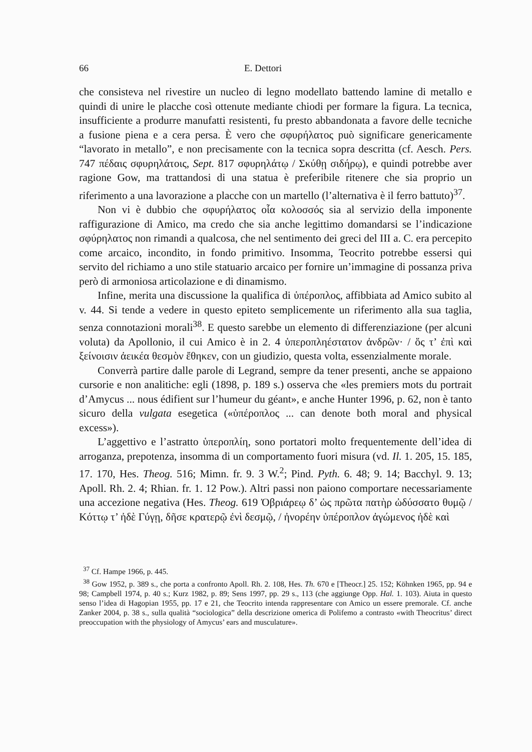66 E. Dettori
che consisteva nel rivestire un nucleo di legno modellato battendo lamine di metallo e quindi di unire le placche così ottenute mediante chiodi per formare la figura. La tecnica, insufficiente a produrre manufatti resistenti, fu presto abbandonata a favore delle tecniche a fusione piena e a cera persa. È vero che σφυρήλατος può significare genericamente “lavorato in metallo”, e non precisamente con la tecnica sopra descritta (cf. Aesch. Pers. 747 πέδαις σφυρηλάτοις, Sept. 817 σφυρηλάτῳ / Σκύθῃ σιδήρῳ), e quindi potrebbe aver ragione Gow, ma trattandosi di una statua è preferibile ritenere che sia proprio un riferimento a una lavorazione a placche con un martello (l’alternativa è il ferro battuto)<sup>37</sup>.
Non vi è dubbio che σφυρήλατος οἷα κολοσσός sia al servizio della imponente raffigurazione di Amico, ma credo che sia anche legittimo domandarsi se l’indicazione σφύρηλατος non rimandi a qualcosa, che nel sentimento dei greci del III a. C. era percepito come arcaico, incondito, in fondo primitivo. Insomma, Teocrito potrebbe essersi qui servito del richiamo a uno stile statuario arcaico per fornire un’immagine di possanza priva però di armoniosa articolazione e di dinamismo.
Infine, merita una discussione la qualifica di ὑπέροπλος, affibbiata ad Amico subito al v. 44. Si tende a vedere in questo epiteto semplicemente un riferimento alla sua taglia, senza connotazioni morali<sup>38</sup>. E questo sarebbe un elemento di differenziazione (per alcuni voluta) da Apollonio, il cui Amico è in 2. 4 ὑπεροπληέστατον ἀνδρῶν· / ὅς τ’ ἐπὶ καὶ ξείνοισιν ἀεικέα θεσμὸν ἔθηκεν, con un giudizio, questa volta, essenzialmente morale.
Converrà partire dalle parole di Legrand, sempre da tener presenti, anche se appaiono cursorie e non analitiche: egli (1898, p. 189 s.) osserva che «les premiers mots du portrait d’Amycus ... nous édifient sur l’humeur du géant», e anche Hunter 1996, p. 62, non è tanto sicuro della vulgata esegetica («ὑπέροπλος ... can denote both moral and physical excess»).
L’aggettivo e l’astratto ὑπεροπλίη, sono portatori molto frequentemente dell’idea di arroganza, prepotenza, insomma di un comportamento fuori misura (vd. Il. 1. 205, 15. 185, 17. 170, Hes. Theog. 516; Mimn. fr. 9. 3 W.<sup>2</sup>; Pind. Pyth. 6. 48; 9. 14; Bacchyl. 9. 13; Apoll. Rh. 2. 4; Rhian. fr. 1. 12 Pow.). Altri passi non paiono comportare necessariamente una accezione negativa (Hes. Theog. 619 Ὀβριάρεῳ δ’ ὡς πρῶτα πατὴρ ὠδύσσατο θυμῷ / Κόττῳ τ’ ἠδὲ Γύγῃ, δῆσε κρατερῷ ἐνὶ δεσμῷ, / ἠνορέην ὑπέροπλον ἀγώμενος ἠδὲ καὶ
<sup>37</sup> Cf. Hampe 1966, p. 445.
<sup>38</sup> Gow 1952, p. 389 s., che porta a confronto Apoll. Rh. 2. 108, Hes. Th. 670 e [Theocr.] 25. 152; Köhnken 1965, pp. 94 e 98; Campbell 1974, p. 40 s.; Kurz 1982, p. 89; Sens 1997, pp. 29 s., 113 (che aggiunge Opp. Hal. 1. 103). Aiuta in questo senso l’idea di Hagopian 1955, pp. 17 e 21, che Teocrito intenda rappresentare con Amico un essere premorale. Cf. anche Zanker 2004, p. 38 s., sulla qualità “sociologica” della descrizione omerica di Polifemo a contrasto «with Theocritus’ direct preoccupation with the physiology of Amycus’ ears and musculature».